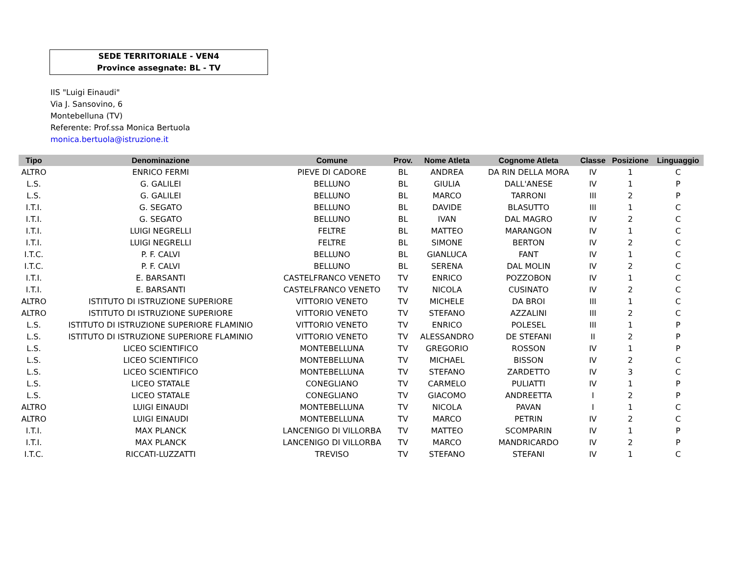SEDE TERRITORIALE - VEN4
Province assegnate: BL - TV
IIS "Luigi Einaudi"
Via J. Sansovino, 6
Montebelluna (TV)
Referente: Prof.ssa Monica Bertuola
monica.bertuola@istruzione.it
| Tipo | Denominazione | Comune | Prov. | Nome Atleta | Cognome Atleta | Classe | Posizione | Linguaggio |
| --- | --- | --- | --- | --- | --- | --- | --- | --- |
| ALTRO | ENRICO FERMI | PIEVE DI CADORE | BL | ANDREA | DA RIN DELLA MORA | IV | 1 | C |
| L.S. | G. GALILEI | BELLUNO | BL | GIULIA | DALL'ANESE | IV | 1 | P |
| L.S. | G. GALILEI | BELLUNO | BL | MARCO | TARRONI | III | 2 | P |
| I.T.I. | G. SEGATO | BELLUNO | BL | DAVIDE | BLASUTTO | III | 1 | C |
| I.T.I. | G. SEGATO | BELLUNO | BL | IVAN | DAL MAGRO | IV | 2 | C |
| I.T.I. | LUIGI NEGRELLI | FELTRE | BL | MATTEO | MARANGON | IV | 1 | C |
| I.T.I. | LUIGI NEGRELLI | FELTRE | BL | SIMONE | BERTON | IV | 2 | C |
| I.T.C. | P. F. CALVI | BELLUNO | BL | GIANLUCA | FANT | IV | 1 | C |
| I.T.C. | P. F. CALVI | BELLUNO | BL | SERENA | DAL MOLIN | IV | 2 | C |
| I.T.I. | E. BARSANTI | CASTELFRANCO VENETO | TV | ENRICO | POZZOBON | IV | 1 | C |
| I.T.I. | E. BARSANTI | CASTELFRANCO VENETO | TV | NICOLA | CUSINATO | IV | 2 | C |
| ALTRO | ISTITUTO DI ISTRUZIONE SUPERIORE | VITTORIO VENETO | TV | MICHELE | DA BROI | III | 1 | C |
| ALTRO | ISTITUTO DI ISTRUZIONE SUPERIORE | VITTORIO VENETO | TV | STEFANO | AZZALINI | III | 2 | C |
| L.S. | ISTITUTO DI ISTRUZIONE SUPERIORE FLAMINIO | VITTORIO VENETO | TV | ENRICO | POLESEL | III | 1 | P |
| L.S. | ISTITUTO DI ISTRUZIONE SUPERIORE FLAMINIO | VITTORIO VENETO | TV | ALESSANDRO | DE STEFANI | II | 2 | P |
| L.S. | LICEO SCIENTIFICO | MONTEBELLUNA | TV | GREGORIO | ROSSON | IV | 1 | P |
| L.S. | LICEO SCIENTIFICO | MONTEBELLUNA | TV | MICHAEL | BISSON | IV | 2 | C |
| L.S. | LICEO SCIENTIFICO | MONTEBELLUNA | TV | STEFANO | ZARDETTO | IV | 3 | C |
| L.S. | LICEO STATALE | CONEGLIANO | TV | CARMELO | PULIATTI | IV | 1 | P |
| L.S. | LICEO STATALE | CONEGLIANO | TV | GIACOMO | ANDREETTA | I | 2 | P |
| ALTRO | LUIGI EINAUDI | MONTEBELLUNA | TV | NICOLA | PAVAN | I | 1 | C |
| ALTRO | LUIGI EINAUDI | MONTEBELLUNA | TV | MARCO | PETRIN | IV | 2 | C |
| I.T.I. | MAX PLANCK | LANCENIGO DI VILLORBA | TV | MATTEO | SCOMPARIN | IV | 1 | P |
| I.T.I. | MAX PLANCK | LANCENIGO DI VILLORBA | TV | MARCO | MANDRICARDO | IV | 2 | P |
| I.T.C. | RICCATI-LUZZATTI | TREVISO | TV | STEFANO | STEFANI | IV | 1 | C |